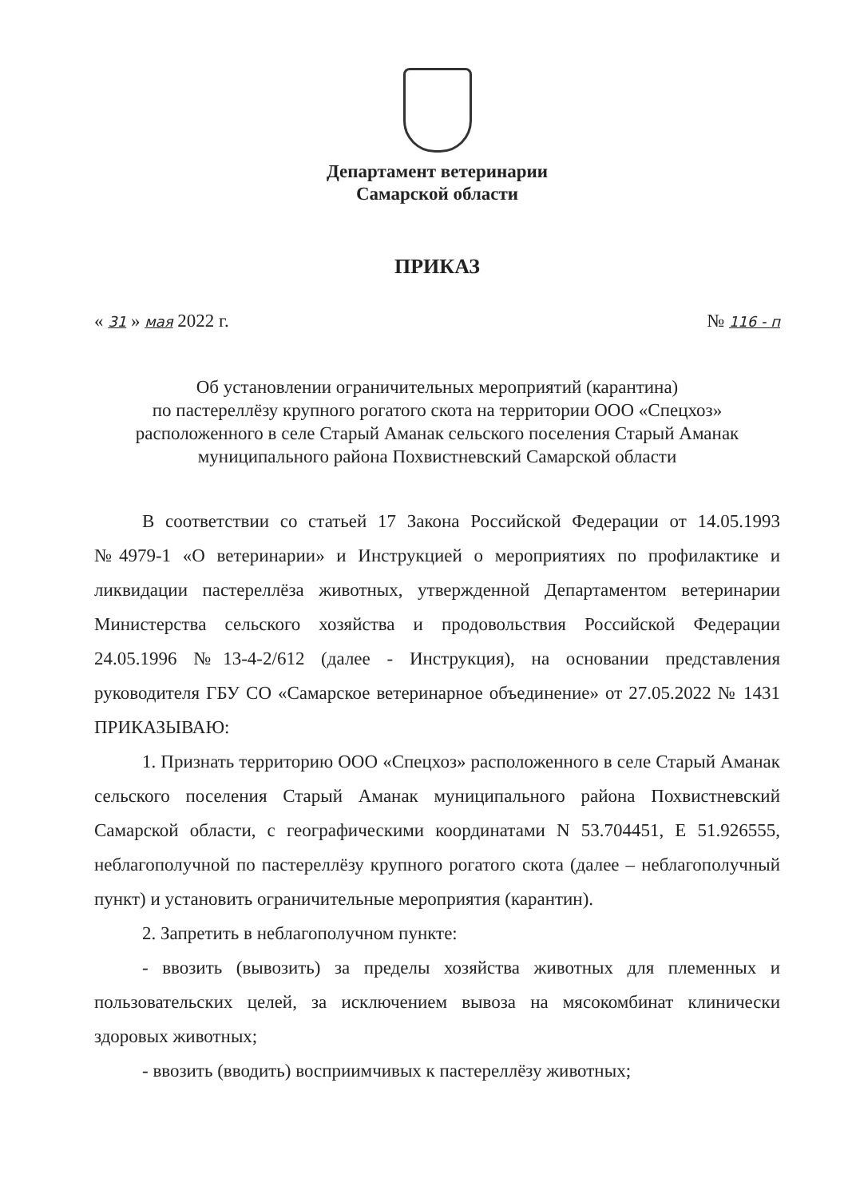Департамент ветеринарии
Самарской области
ПРИКАЗ
« 31 » мая 2022 г. № 116 - п
Об установлении ограничительных мероприятий (карантина)
по пастереллёзу крупного рогатого скота на территории ООО «Спецхоз»
расположенного в селе Старый Аманак сельского поселения Старый Аманак
муниципального района Похвистневский Самарской области
В соответствии со статьей 17 Закона Российской Федерации от 14.05.1993 №4979-1 «О ветеринарии» и Инструкцией о мероприятиях по профилактике и ликвидации пастереллёза животных, утвержденной Департаментом ветеринарии Министерства сельского хозяйства и продовольствия Российской Федерации 24.05.1996 №13-4-2/612 (далее - Инструкция), на основании представления руководителя ГБУ СО «Самарское ветеринарное объединение» от 27.05.2022 № 1431 ПРИКАЗЫВАЮ:
1. Признать территорию ООО «Спецхоз» расположенного в селе Старый Аманак сельского поселения Старый Аманак муниципального района Похвистневский Самарской области, с географическими координатами N 53.704451, E 51.926555, неблагополучной по пастереллёзу крупного рогатого скота (далее – неблагополучный пункт) и установить ограничительные мероприятия (карантин).
2. Запретить в неблагополучном пункте:
- ввозить (вывозить) за пределы хозяйства животных для племенных и пользовательских целей, за исключением вывоза на мясокомбинат клинически здоровых животных;
- ввозить (вводить) восприимчивых к пастереллёзу животных;